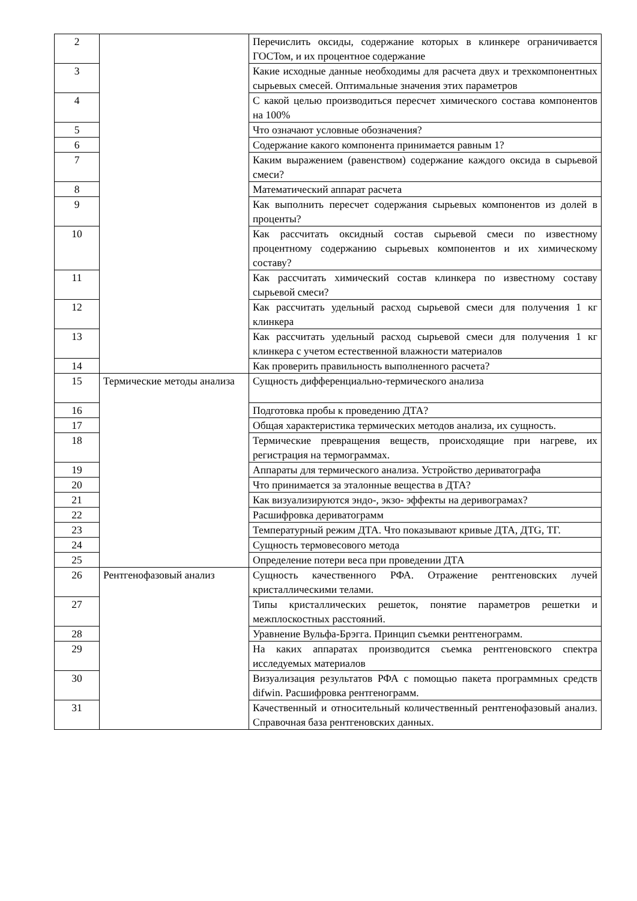| 2 | | Перечислить оксиды, содержание которых в клинкере ограничивается ГОСТом, и их процентное содержание |
| 3 | | Какие исходные данные необходимы для расчета двух и трехкомпонентных сырьевых смесей. Оптимальные значения этих параметров |
| 4 | | С какой целью производиться пересчет химического состава компонентов на 100% |
| 5 | | Что означают условные обозначения? |
| 6 | | Содержание какого компонента принимается равным 1? |
| 7 | | Каким выражением (равенством) содержание каждого оксида в сырьевой смеси? |
| 8 | | Математический аппарат расчета |
| 9 | | Как выполнить пересчет содержания сырьевых компонентов из долей в проценты? |
| 10 | | Как рассчитать оксидный состав сырьевой смеси по известному процентному содержанию сырьевых компонентов и их химическому составу? |
| 11 | | Как рассчитать химический состав клинкера по известному составу сырьевой смеси? |
| 12 | | Как рассчитать удельный расход сырьевой смеси для получения 1 кг клинкера |
| 13 | | Как рассчитать удельный расход сырьевой смеси для получения 1 кг клинкера с учетом естественной влажности материалов |
| 14 | | Как проверить правильность выполненного расчета? |
| 15 | Термические методы анализа | Сущность дифференциально-термического анализа |
| 16 | | Подготовка пробы к проведению ДТА? |
| 17 | | Общая характеристика термических методов анализа, их сущность. |
| 18 | | Термические превращения веществ, происходящие при нагреве, их регистрация на термограммах. |
| 19 | | Аппараты для термического анализа. Устройство дериватографа |
| 20 | | Что принимается за эталонные вещества в ДТА? |
| 21 | | Как визуализируются эндо-, экзо- эффекты на деривограмах? |
| 22 | | Расшифровка дериватограмм |
| 23 | | Температурный режим ДТА. Что показывают кривые ДТА, ДТG, ТГ. |
| 24 | | Сущность термовесового метода |
| 25 | | Определение потери веса при проведении ДТА |
| 26 | Рентгенофазовый анализ | Сущность качественного РФА. Отражение рентгеновских лучей кристаллическими телами. |
| 27 | | Типы кристаллических решеток, понятие параметров решетки и межплоскостных расстояний. |
| 28 | | Уравнение Вульфа-Брэгга. Принцип съемки рентгенограмм. |
| 29 | | На каких аппаратах производится съемка рентгеновского спектра исследуемых материалов |
| 30 | | Визуализация результатов РФА с помощью пакета программных средств difwin. Расшифровка рентгенограмм. |
| 31 | | Качественный и относительный количественный рентгенофазовый анализ. Справочная база рентгеновских данных. |